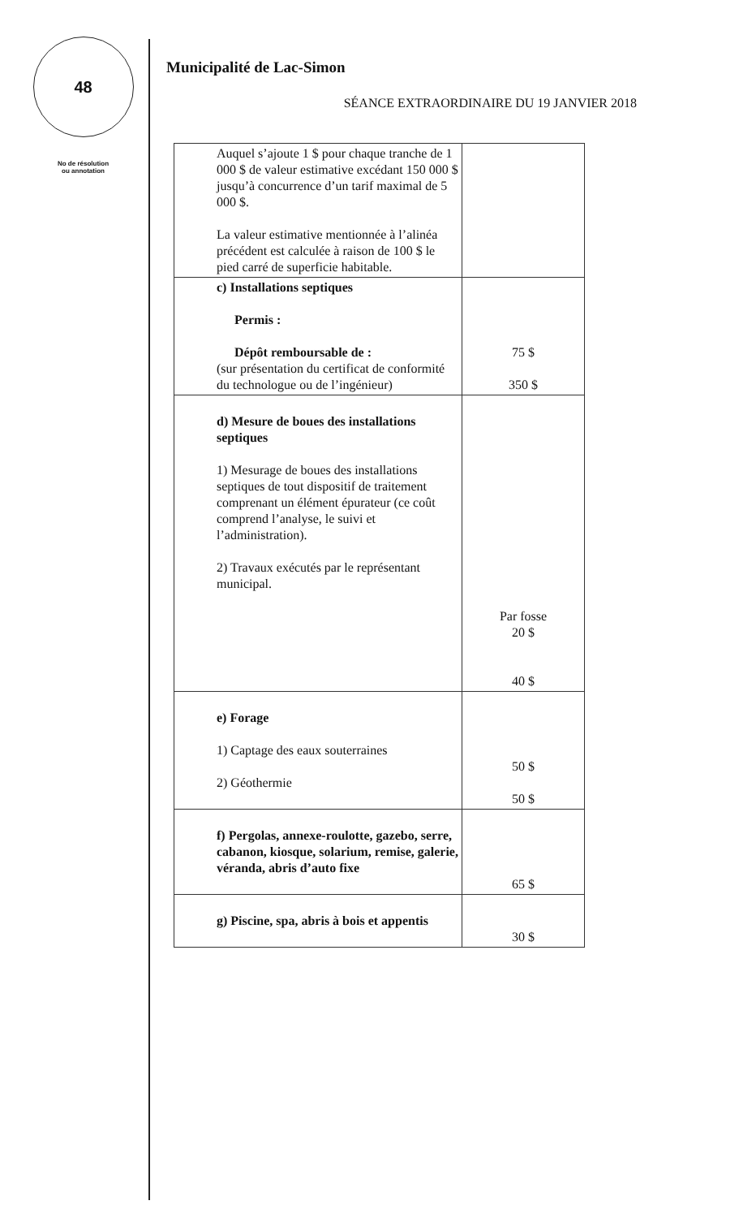48
No de résolution
ou annotation
Municipalité de Lac-Simon
SÉANCE EXTRAORDINAIRE DU 19 JANVIER 2018
| Auquel s’ajoute 1 $ pour chaque tranche de 1 000 $ de valeur estimative excédant 150 000 $ jusqu’à concurrence d’un tarif maximal de 5 000 $. La valeur estimative mentionnée à l’alinéa précédent est calculée à raison de 100 $ le pied carré de superficie habitable. | |
| c) Installations septiques Permis : Dépôt remboursable de : (sur présentation du certificat de conformité du technologue ou de l’ingénieur) | 75 $ 350 $ |
| d) Mesure de boues des installations septiques 1) Mesurage de boues des installations septiques de tout dispositif de traitement comprenant un élément épurateur (ce coût comprend l’analyse, le suivi et l’administration). 2) Travaux exécutés par le représentant municipal. | Par fosse 20 $ 40 $ |
| e) Forage 1) Captage des eaux souterraines 2) Géothermie | 50 $ 50 $ |
| f) Pergolas, annexe-roulotte, gazebo, serre, cabanon, kiosque, solarium, remise, galerie, véranda, abris d’auto fixe | 65 $ |
| g) Piscine, spa, abris à bois et appentis | 30 $ |